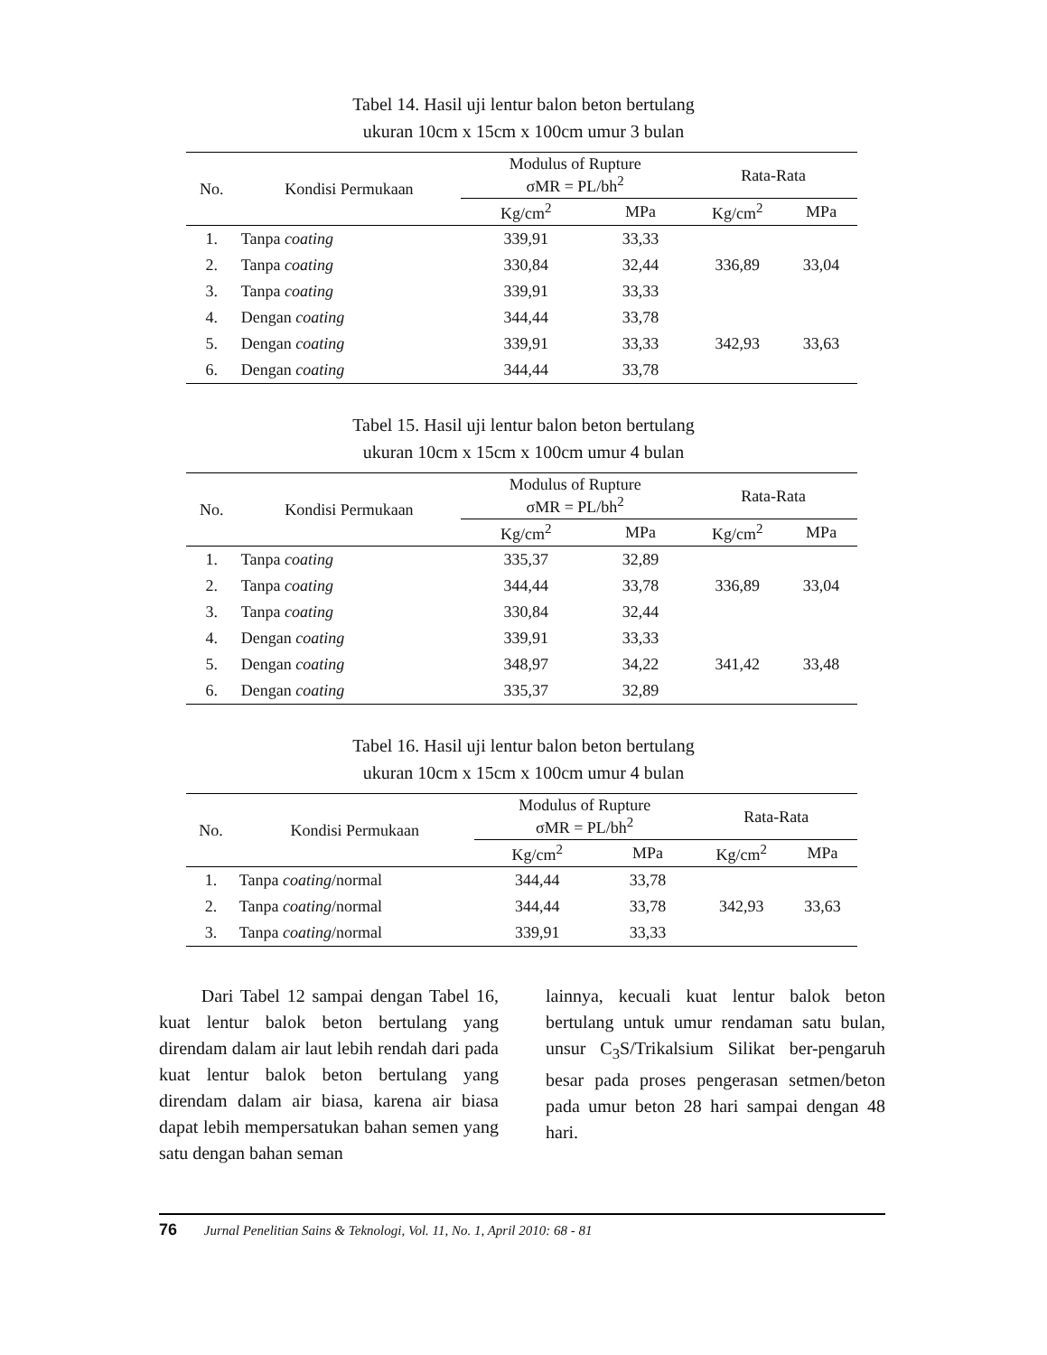Tabel 14. Hasil uji lentur balon beton bertulang
ukuran 10cm x 15cm x 100cm umur 3 bulan
| No. | Kondisi Permukaan | Modulus of Rupture σMR = PL/bh<sup>2</sup> | | Rata-Rata | |
| --- | --- | --- | --- | --- | --- |
| | | Kg/cm<sup>2</sup> | MPa | Kg/cm<sup>2</sup> | MPa |
| 1. | Tanpa coating | 339,91 | 33,33 | 336,89 | 33,04 |
| 2. | Tanpa coating | 330,84 | 32,44 | | |
| 3. | Tanpa coating | 339,91 | 33,33 | | |
| 4. | Dengan coating | 344,44 | 33,78 | 342,93 | 33,63 |
| 5. | Dengan coating | 339,91 | 33,33 | | |
| 6. | Dengan coating | 344,44 | 33,78 | | |
Tabel 15. Hasil uji lentur balon beton bertulang
ukuran 10cm x 15cm x 100cm umur 4 bulan
| No. | Kondisi Permukaan | Modulus of Rupture σMR = PL/bh<sup>2</sup> | | Rata-Rata | |
| --- | --- | --- | --- | --- | --- |
| | | Kg/cm<sup>2</sup> | MPa | Kg/cm<sup>2</sup> | MPa |
| 1. | Tanpa coating | 335,37 | 32,89 | 336,89 | 33,04 |
| 2. | Tanpa coating | 344,44 | 33,78 | | |
| 3. | Tanpa coating | 330,84 | 32,44 | | |
| 4. | Dengan coating | 339,91 | 33,33 | 341,42 | 33,48 |
| 5. | Dengan coating | 348,97 | 34,22 | | |
| 6. | Dengan coating | 335,37 | 32,89 | | |
Tabel 16. Hasil uji lentur balon beton bertulang
ukuran 10cm x 15cm x 100cm umur 4 bulan
| No. | Kondisi Permukaan | Modulus of Rupture σMR = PL/bh<sup>2</sup> | | Rata-Rata | |
| --- | --- | --- | --- | --- | --- |
| | | Kg/cm<sup>2</sup> | MPa | Kg/cm<sup>2</sup> | MPa |
| 1. | Tanpa coating /normal | 344,44 | 33,78 | 342,93 | 33,63 |
| 2. | Tanpa coating /normal | 344,44 | 33,78 | | |
| 3. | Tanpa coating /normal | 339,91 | 33,33 | | |
Dari Tabel 12 sampai dengan Tabel 16, kuat lentur balok beton bertulang yang direndam dalam air laut lebih rendah dari pada kuat lentur balok beton bertulang yang direndam dalam air biasa, karena air biasa dapat lebih mempersatukan bahan semen yang satu dengan bahan seman
lainnya, kecuali kuat lentur balok beton bertulang untuk umur rendaman satu bulan, unsur C<sub>3</sub>S/Trikalsium Silikat ber-pengaruh besar pada proses pengerasan setmen/beton pada umur beton 28 hari sampai dengan 48 hari.
76 Jurnal Penelitian Sains & Teknologi, Vol. 11, No. 1, April 2010: 68 - 81